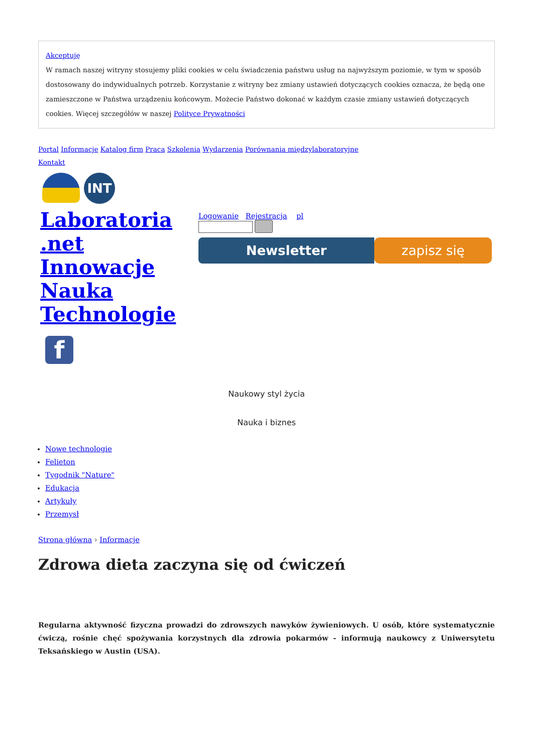Akceptuję
W ramach naszej witryny stosujemy pliki cookies w celu świadczenia państwu usług na najwyższym poziomie, w tym w sposób dostosowany do indywidualnych potrzeb. Korzystanie z witryny bez zmiany ustawień dotyczących cookies oznacza, że będą one zamieszczone w Państwa urządzeniu końcowym. Możecie Państwo dokonać w każdym czasie zmiany ustawień dotyczących cookies. Więcej szczegółów w naszej Polityce Prywatności
Portal Informacje Katalog firm Praca Szkolenia Wydarzenia Porównania międzylaboratoryjne
Kontakt
INT
Laboratoria .net Innowacje Nauka Technologie
f
Logowanie Rejestracja pl
Newsletter zapisz się
Naukowy styl życia
Nauka i biznes
Nowe technologie
Felieton
Tygodnik "Nature"
Edukacja
Artykuły
Przemysł
Strona główna › Informacje
Zdrowa dieta zaczyna się od ćwiczeń
Regularna aktywność fizyczna prowadzi do zdrowszych nawyków żywieniowych. U osób, które systematycznie ćwiczą, rośnie chęć spożywania korzystnych dla zdrowia pokarmów - informują naukowcy z Uniwersytetu Teksańskiego w Austin (USA).